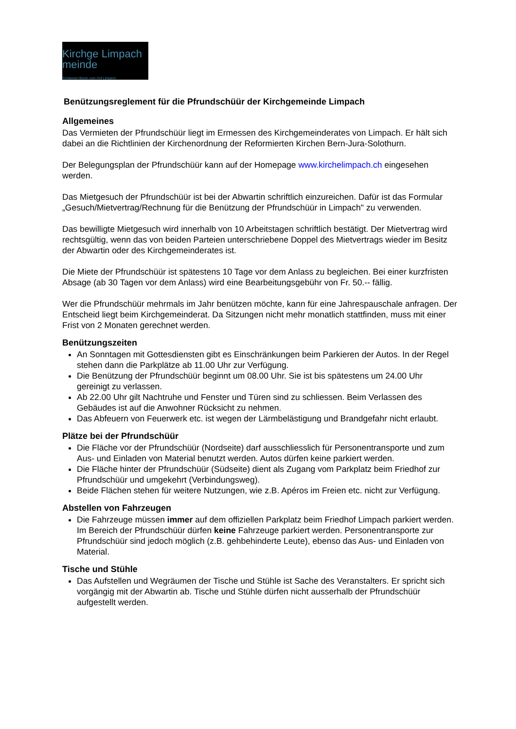Kirchge Limpach meinde
Schalunen Büren zum Hof Limpach
Benützungsreglement für die Pfrundschüür der Kirchgemeinde Limpach
Allgemeines
Das Vermieten der Pfrundschüür liegt im Ermessen des Kirchgemeinderates von Limpach. Er hält sich dabei an die Richtlinien der Kirchenordnung der Reformierten Kirchen Bern-Jura-Solothurn.
Der Belegungsplan der Pfrundschüür kann auf der Homepage www.kirchelimpach.ch eingesehen werden.
Das Mietgesuch der Pfrundschüür ist bei der Abwartin schriftlich einzureichen. Dafür ist das Formular „Gesuch/Mietvertrag/Rechnung für die Benützung der Pfrundschüür in Limpach" zu verwenden.
Das bewilligte Mietgesuch wird innerhalb von 10 Arbeitstagen schriftlich bestätigt. Der Mietvertrag wird rechtsgültig, wenn das von beiden Parteien unterschriebene Doppel des Mietvertrags wieder im Besitz der Abwartin oder des Kirchgemeinderates ist.
Die Miete der Pfrundschüür ist spätestens 10 Tage vor dem Anlass zu begleichen. Bei einer kurzfristen Absage (ab 30 Tagen vor dem Anlass) wird eine Bearbeitungsgebühr von Fr. 50.-- fällig.
Wer die Pfrundschüür mehrmals im Jahr benützen möchte, kann für eine Jahrespauschale anfragen. Der Entscheid liegt beim Kirchgemeinderat. Da Sitzungen nicht mehr monatlich stattfinden, muss mit einer Frist von 2 Monaten gerechnet werden.
Benützungszeiten
An Sonntagen mit Gottesdiensten gibt es Einschränkungen beim Parkieren der Autos. In der Regel stehen dann die Parkplätze ab 11.00 Uhr zur Verfügung.
Die Benützung der Pfrundschüür beginnt um 08.00 Uhr. Sie ist bis spätestens um 24.00 Uhr gereinigt zu verlassen.
Ab 22.00 Uhr gilt Nachtruhe und Fenster und Türen sind zu schliessen. Beim Verlassen des Gebäudes ist auf die Anwohner Rücksicht zu nehmen.
Das Abfeuern von Feuerwerk etc. ist wegen der Lärmbelästigung und Brandgefahr nicht erlaubt.
Plätze bei der Pfrundschüür
Die Fläche vor der Pfrundschüür (Nordseite) darf ausschliesslich für Personentransporte und zum Aus- und Einladen von Material benutzt werden. Autos dürfen keine parkiert werden.
Die Fläche hinter der Pfrundschüür (Südseite) dient als Zugang vom Parkplatz beim Friedhof zur Pfrundschüür und umgekehrt (Verbindungsweg).
Beide Flächen stehen für weitere Nutzungen, wie z.B. Apéros im Freien etc. nicht zur Verfügung.
Abstellen von Fahrzeugen
Die Fahrzeuge müssen immer auf dem offiziellen Parkplatz beim Friedhof Limpach parkiert werden. Im Bereich der Pfrundschüür dürfen keine Fahrzeuge parkiert werden. Personentransporte zur Pfrundschüür sind jedoch möglich (z.B. gehbehinderte Leute), ebenso das Aus- und Einladen von Material.
Tische und Stühle
Das Aufstellen und Wegräumen der Tische und Stühle ist Sache des Veranstalters. Er spricht sich vorgängig mit der Abwartin ab. Tische und Stühle dürfen nicht ausserhalb der Pfrundschüür aufgestellt werden.